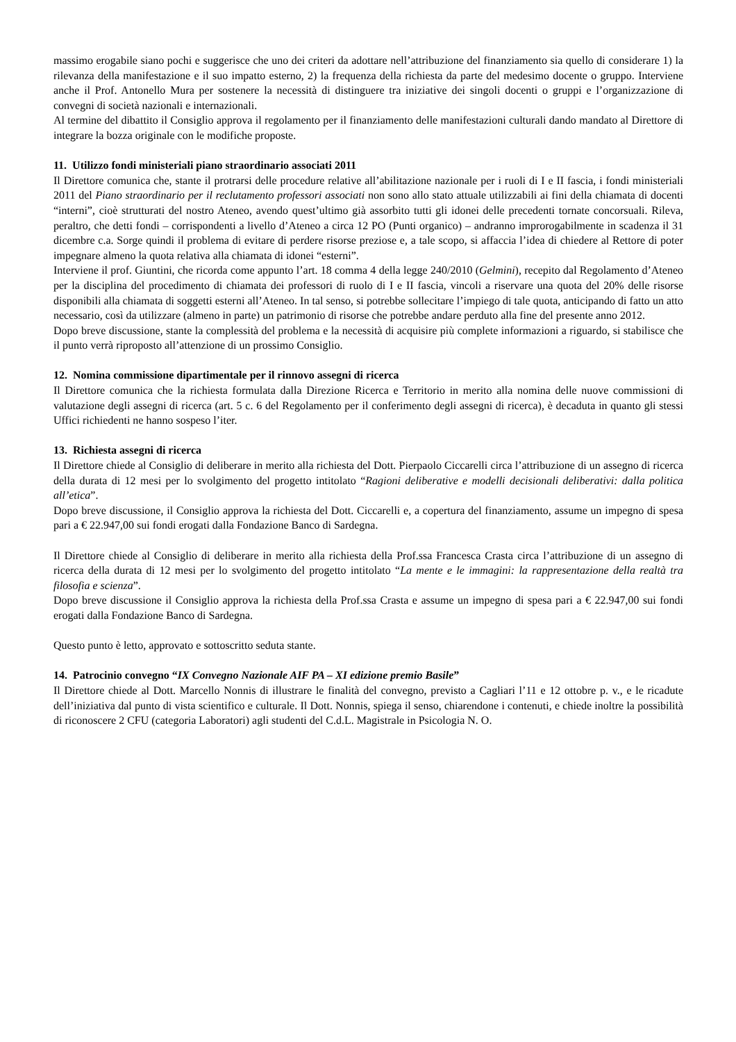massimo erogabile siano pochi e suggerisce che uno dei criteri da adottare nell’attribuzione del finanziamento sia quello di considerare 1) la rilevanza della manifestazione e il suo impatto esterno, 2) la frequenza della richiesta da parte del medesimo docente o gruppo. Interviene anche il Prof. Antonello Mura per sostenere la necessità di distinguere tra iniziative dei singoli docenti o gruppi e l’organizzazione di convegni di società nazionali e internazionali.
Al termine del dibattito il Consiglio approva il regolamento per il finanziamento delle manifestazioni culturali dando mandato al Direttore di integrare la bozza originale con le modifiche proposte.
11. Utilizzo fondi ministeriali piano straordinario associati 2011
Il Direttore comunica che, stante il protrarsi delle procedure relative all’abilitazione nazionale per i ruoli di I e II fascia, i fondi ministeriali 2011 del Piano straordinario per il reclutamento professori associati non sono allo stato attuale utilizzabili ai fini della chiamata di docenti “interni”, cioè strutturati del nostro Ateneo, avendo quest’ultimo già assorbito tutti gli idonei delle precedenti tornate concorsuali. Rileva, peraltro, che detti fondi – corrispondenti a livello d’Ateneo a circa 12 PO (Punti organico) – andranno improrogabilmente in scadenza il 31 dicembre c.a. Sorge quindi il problema di evitare di perdere risorse preziose e, a tale scopo, si affaccia l’idea di chiedere al Rettore di poter impegnare almeno la quota relativa alla chiamata di idonei “esterni”.
Interviene il prof. Giuntini, che ricorda come appunto l’art. 18 comma 4 della legge 240/2010 (Gelmini), recepito dal Regolamento d’Ateneo per la disciplina del procedimento di chiamata dei professori di ruolo di I e II fascia, vincoli a riservare una quota del 20% delle risorse disponibili alla chiamata di soggetti esterni all’Ateneo. In tal senso, si potrebbe sollecitare l’impiego di tale quota, anticipando di fatto un atto necessario, così da utilizzare (almeno in parte) un patrimonio di risorse che potrebbe andare perduto alla fine del presente anno 2012.
Dopo breve discussione, stante la complessità del problema e la necessità di acquisire più complete informazioni a riguardo, si stabilisce che il punto verrà riproposto all’attenzione di un prossimo Consiglio.
12. Nomina commissione dipartimentale per il rinnovo assegni di ricerca
Il Direttore comunica che la richiesta formulata dalla Direzione Ricerca e Territorio in merito alla nomina delle nuove commissioni di valutazione degli assegni di ricerca (art. 5 c. 6 del Regolamento per il conferimento degli assegni di ricerca), è decaduta in quanto gli stessi Uffici richiedenti ne hanno sospeso l’iter.
13. Richiesta assegni di ricerca
Il Direttore chiede al Consiglio di deliberare in merito alla richiesta del Dott. Pierpaolo Ciccarelli circa l’attribuzione di un assegno di ricerca della durata di 12 mesi per lo svolgimento del progetto intitolato “Ragioni deliberative e modelli decisionali deliberativi: dalla politica all’etica”.
Dopo breve discussione, il Consiglio approva la richiesta del Dott. Ciccarelli e, a copertura del finanziamento, assume un impegno di spesa pari a € 22.947,00 sui fondi erogati dalla Fondazione Banco di Sardegna.
Il Direttore chiede al Consiglio di deliberare in merito alla richiesta della Prof.ssa Francesca Crasta circa l’attribuzione di un assegno di ricerca della durata di 12 mesi per lo svolgimento del progetto intitolato “La mente e le immagini: la rappresentazione della realtà tra filosofia e scienza”.
Dopo breve discussione il Consiglio approva la richiesta della Prof.ssa Crasta e assume un impegno di spesa pari a € 22.947,00 sui fondi erogati dalla Fondazione Banco di Sardegna.
Questo punto è letto, approvato e sottoscritto seduta stante.
14. Patrocinio convegno “IX Convegno Nazionale AIF PA – XI edizione premio Basile”
Il Direttore chiede al Dott. Marcello Nonnis di illustrare le finalità del convegno, previsto a Cagliari l’11 e 12 ottobre p. v., e le ricadute dell’iniziativa dal punto di vista scientifico e culturale. Il Dott. Nonnis, spiega il senso, chiarendone i contenuti, e chiede inoltre la possibilità di riconoscere 2 CFU (categoria Laboratori) agli studenti del C.d.L. Magistrale in Psicologia N. O.